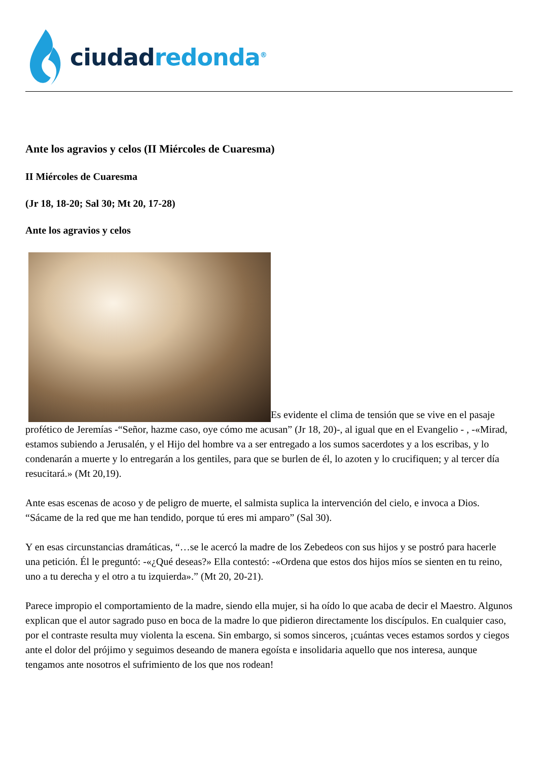ciudad redonda<sup>®</sup>
Ante los agravios y celos (II Miércoles de Cuaresma)
II Miércoles de Cuaresma
(Jr 18, 18-20; Sal 30; Mt 20, 17-28)
Ante los agravios y celos
Es evidente el clima de tensión que se vive en el pasaje profético de Jeremías -“Señor, hazme caso, oye cómo me acusan” (Jr 18, 20)-, al igual que en el Evangelio - , -«Mirad, estamos subiendo a Jerusalén, y el Hijo del hombre va a ser entregado a los sumos sacerdotes y a los escribas, y lo condenarán a muerte y lo entregarán a los gentiles, para que se burlen de él, lo azoten y lo crucifiquen; y al tercer día resucitará.» (Mt 20,19).
Ante esas escenas de acoso y de peligro de muerte, el salmista suplica la intervención del cielo, e invoca a Dios. “Sácame de la red que me han tendido, porque tú eres mi amparo” (Sal 30).
Y en esas circunstancias dramáticas, “…se le acercó la madre de los Zebedeos con sus hijos y se postró para hacerle una petición. Él le preguntó: -«¿Qué deseas?» Ella contestó: -«Ordena que estos dos hijos míos se sienten en tu reino, uno a tu derecha y el otro a tu izquierda».” (Mt 20, 20-21).
Parece impropio el comportamiento de la madre, siendo ella mujer, si ha oído lo que acaba de decir el Maestro. Algunos explican que el autor sagrado puso en boca de la madre lo que pidieron directamente los discípulos. En cualquier caso, por el contraste resulta muy violenta la escena. Sin embargo, si somos sinceros, ¡cuántas veces estamos sordos y ciegos ante el dolor del prójimo y seguimos deseando de manera egoísta e insolidaria aquello que nos interesa, aunque tengamos ante nosotros el sufrimiento de los que nos rodean!